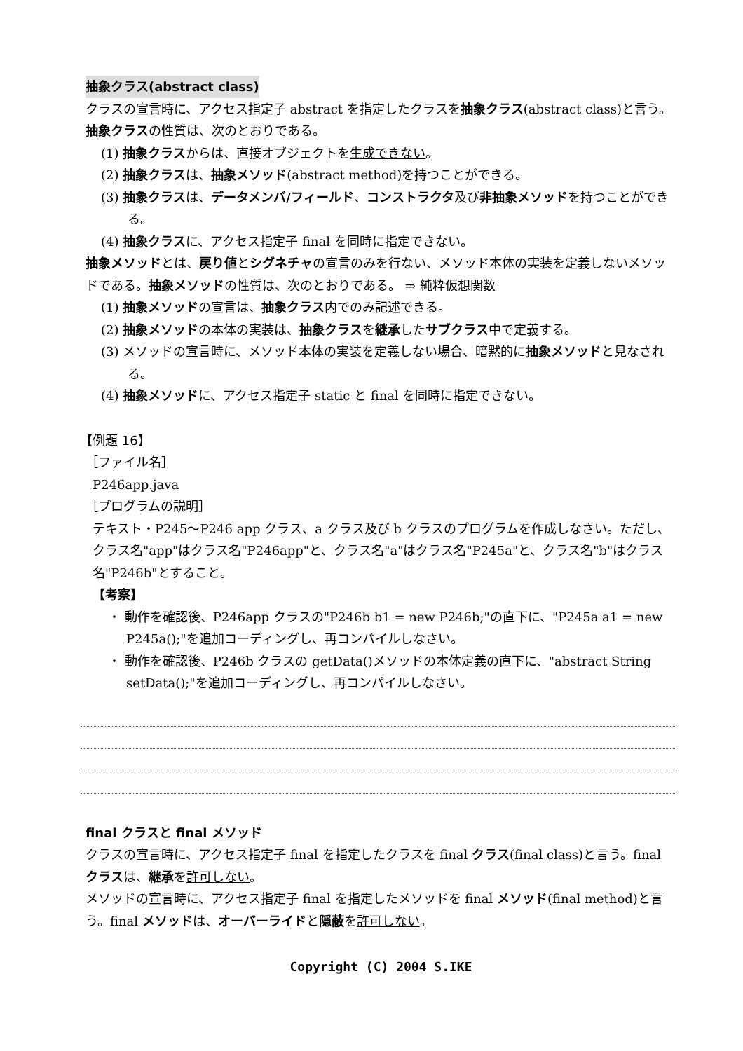抽象クラス(abstract class)
クラスの宣言時に、アクセス指定子 abstract を指定したクラスを抽象クラス(abstract class)と言う。
抽象クラスの性質は、次のとおりである。
(1) 抽象クラスからは、直接オブジェクトを生成できない。
(2) 抽象クラスは、抽象メソッド(abstract method)を持つことができる。
(3) 抽象クラスは、データメンバ/フィールド、コンストラクタ及び非抽象メソッドを持つことができる。
(4) 抽象クラスに、アクセス指定子 final を同時に指定できない。
抽象メソッドとは、戻り値とシグネチャの宣言のみを行ない、メソッド本体の実装を定義しないメソッドである。抽象メソッドの性質は、次のとおりである。 ⇒ 純粋仮想関数
(1) 抽象メソッドの宣言は、抽象クラス内でのみ記述できる。
(2) 抽象メソッドの本体の実装は、抽象クラスを継承したサブクラス中で定義する。
(3) メソッドの宣言時に、メソッド本体の実装を定義しない場合、暗黙的に抽象メソッドと見なされる。
(4) 抽象メソッドに、アクセス指定子 static と final を同時に指定できない。
【例題 16】
［ファイル名］
P246app.java
［プログラムの説明］
テキスト・P245～P246 app クラス、a クラス及び b クラスのプログラムを作成しなさい。ただし、クラス名"app"はクラス名"P246app"と、クラス名"a"はクラス名"P245a"と、クラス名"b"はクラス名"P246b"とすること。
【考察】
・ 動作を確認後、P246app クラスの"P246b b1 = new P246b;"の直下に、"P245a a1 = new P245a();"を追加コーディングし、再コンパイルしなさい。
・ 動作を確認後、P246b クラスの getData()メソッドの本体定義の直下に、"abstract String setData();"を追加コーディングし、再コンパイルしなさい。
final クラスと final メソッド
クラスの宣言時に、アクセス指定子 final を指定したクラスを final クラス(final class)と言う。final クラスは、継承を許可しない。
メソッドの宣言時に、アクセス指定子 final を指定したメソッドを final メソッド(final method)と言う。final メソッドは、オーバーライドと隠蔽を許可しない。
Copyright (C) 2004 S.IKE